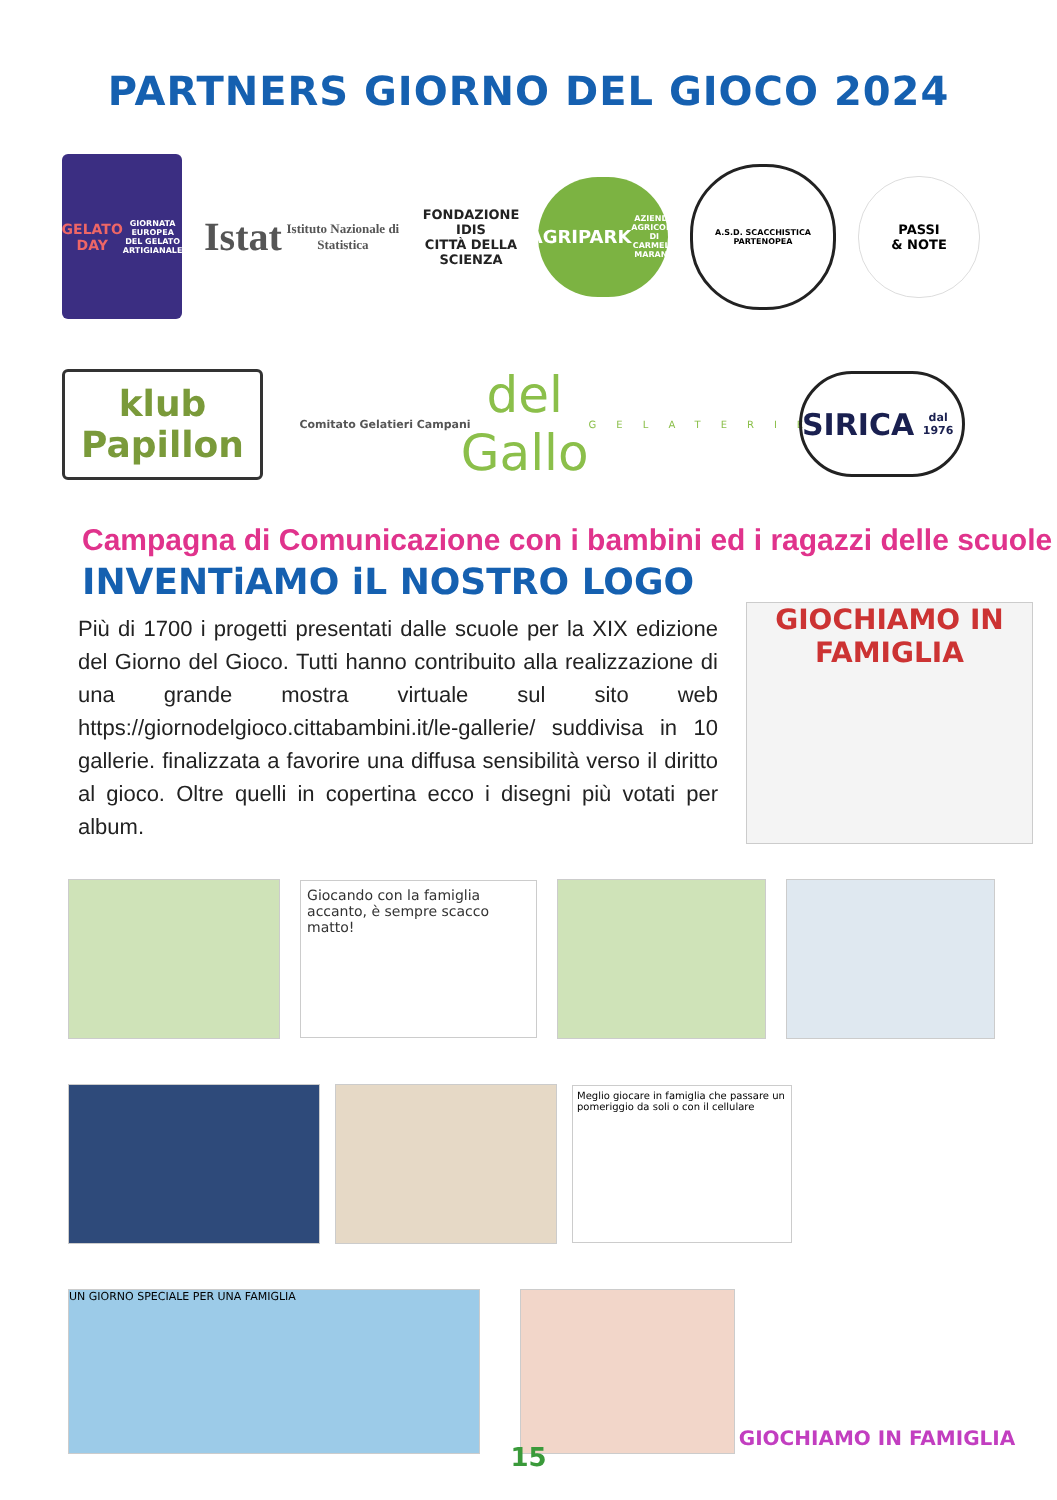PARTNERS GIORNO DEL GIOCO 2024
GELATO
DAY
GIORNATA EUROPEA DEL GELATO ARTIGIANALE
Istat
Istituto Nazionale di Statistica
FONDAZIONE IDIS
CITTÀ DELLA SCIENZA
AGRIPARK
AZIENDA AGRICOLA DI CARMELA MARANO
A.S.D. SCACCHISTICA PARTENOPEA
PASSI
& NOTE
klub Papillon
Comitato Gelatieri Campani
del Gallo
GELATERIE
SIRICA
dal 1976
Campagna di Comunicazione con i bambini ed i ragazzi delle scuole
INVENTiAMO iL NOSTRO LOGO
Più di 1700 i progetti presentati dalle scuole per la XIX edizione del Giorno del Gioco. Tutti hanno contribuito alla realizzazione di una grande mostra virtuale sul sito web https://giornodelgioco.cittabambini.it/le-gallerie/ suddivisa in 10 gallerie. finalizzata a favorire una diffusa sensibilità verso il diritto al gioco. Oltre quelli in copertina ecco i disegni più votati per album.
GIOCHIAMO IN FAMIGLIA
Giocando con la famiglia accanto, è sempre scacco matto!
Meglio giocare in famiglia che passare un pomeriggio da soli o con il cellulare
UN GIORNO SPECIALE PER UNA FAMIGLIA
GIOCHIAMO IN FAMIGLIA
15